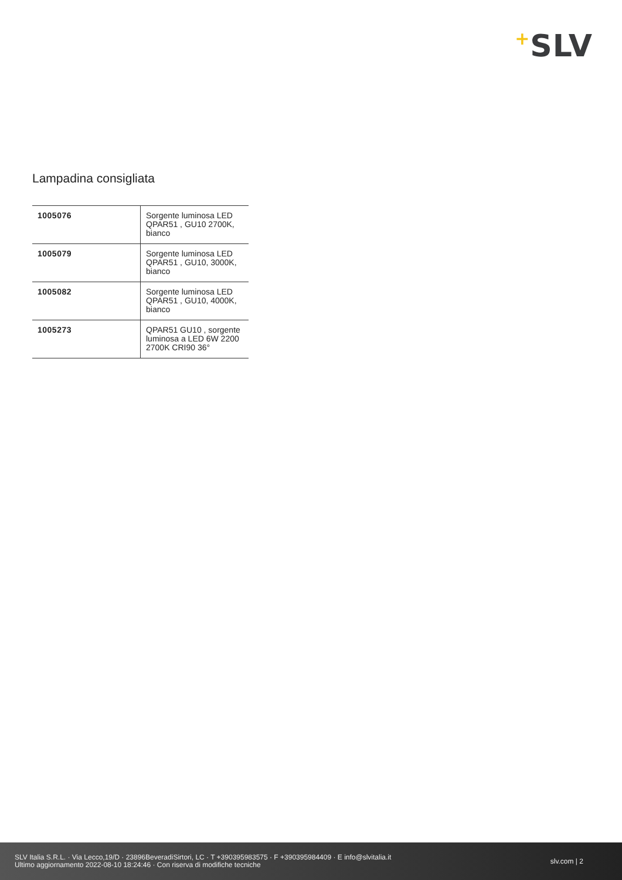+SLV
Lampadina consigliata
| 1005076 | Sorgente luminosa LED QPAR51 , GU10 2700K, bianco |
| 1005079 | Sorgente luminosa LED QPAR51 , GU10, 3000K, bianco |
| 1005082 | Sorgente luminosa LED QPAR51 , GU10, 4000K, bianco |
| 1005273 | QPAR51 GU10 , sorgente luminosa a LED 6W 2200 2700K CRI90 36° |
SLV Italia S.R.L. · Via Lecco,19/D · 23896BeveradiSirtori, LC · T +390395983575 · F +390395984409 · E info@slvitalia.it
Ultimo aggiornamento 2022-08-10 18:24:46 · Con riserva di modifiche tecniche
slv.com | 2